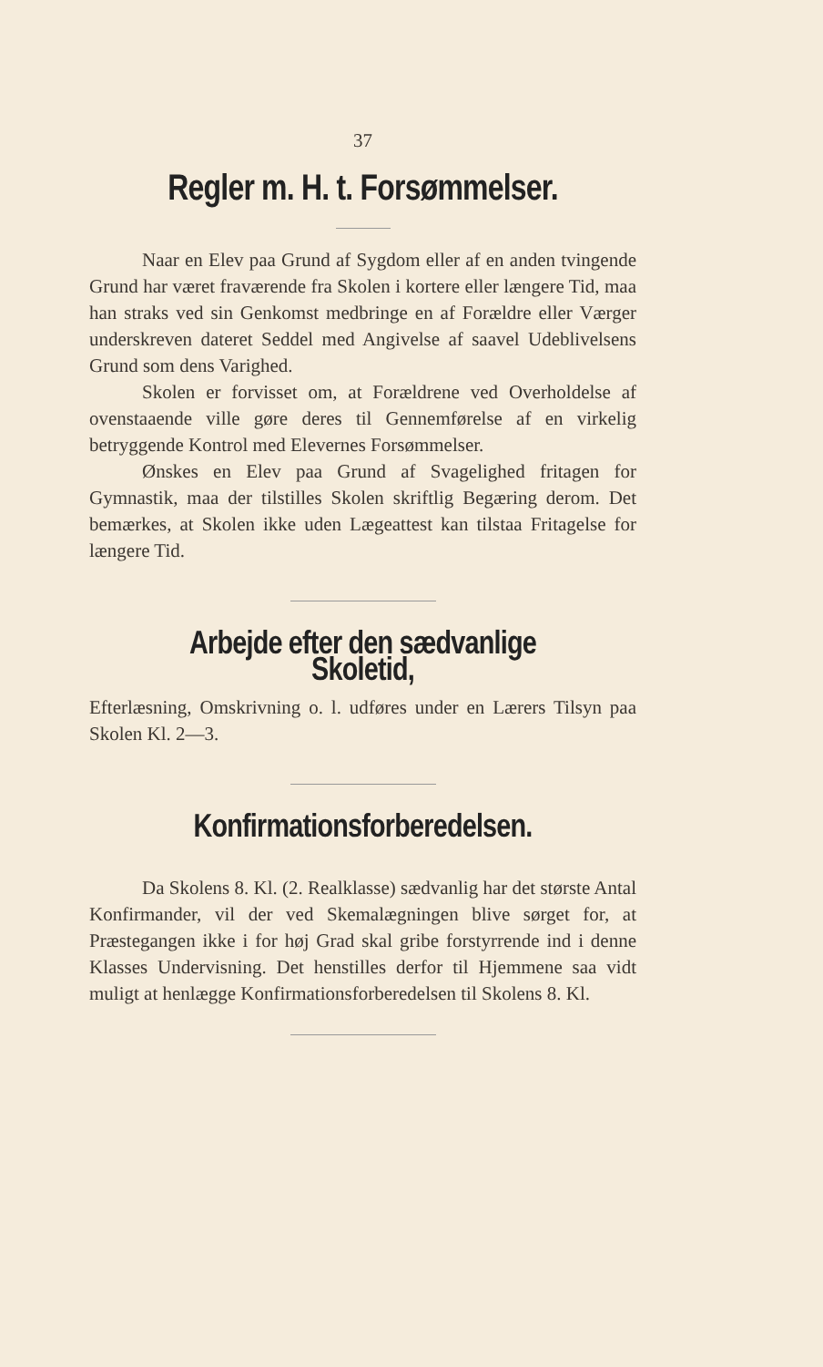37
Regler m. H. t. Forsømmelser.
Naar en Elev paa Grund af Sygdom eller af en anden tvingende Grund har været fraværende fra Skolen i kortere eller længere Tid, maa han straks ved sin Genkomst medbringe en af Forældre eller Værger underskreven dateret Seddel med Angivelse af saavel Udeblivelsens Grund som dens Varighed.
Skolen er forvisset om, at Forældrene ved Overholdelse af ovenstaaende ville gøre deres til Gennemførelse af en virkelig betryggende Kontrol med Elevernes Forsømmelser.
Ønskes en Elev paa Grund af Svagelighed fritagen for Gymnastik, maa der tilstilles Skolen skriftlig Begæring derom. Det bemærkes, at Skolen ikke uden Lægeattest kan tilstaa Fritagelse for længere Tid.
Arbejde efter den sædvanlige Skoletid,
Efterlæsning, Omskrivning o. l. udføres under en Lærers Tilsyn paa Skolen Kl. 2—3.
Konfirmationsforberedelsen.
Da Skolens 8. Kl. (2. Realklasse) sædvanlig har det største Antal Konfirmander, vil der ved Skemalægningen blive sørget for, at Præstegangen ikke i for høj Grad skal gribe forstyrrende ind i denne Klasses Undervisning. Det henstilles derfor til Hjemmene saa vidt muligt at henlægge Konfirmationsforberedelsen til Skolens 8. Kl.